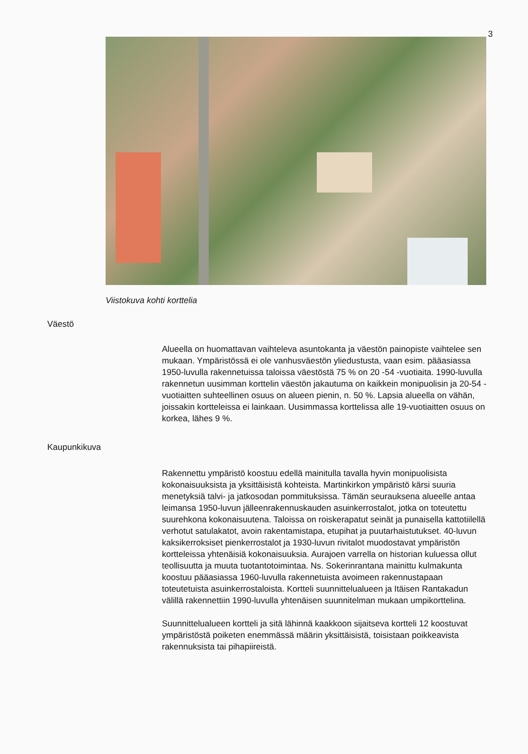3
Viistokuva kohti korttelia
Väestö
Alueella on huomattavan vaihteleva asuntokanta ja väestön painopiste vaihtelee sen mukaan. Ympäristössä ei ole vanhusväestön yliedustusta, vaan esim. pääasiassa 1950-luvulla rakennetuissa taloissa väestöstä 75 % on 20 -54 -vuotiaita. 1990-luvulla rakennetun uusimman korttelin väestön jakautuma on kaikkein monipuolisin ja 20-54 -vuotiaitten suhteellinen osuus on alueen pienin, n. 50 %. Lapsia alueella on vähän, joissakin kortteleissa ei lainkaan. Uusimmassa korttelissa alle 19-vuotiaitten osuus on korkea, lähes 9 %.
Kaupunkikuva
Rakennettu ympäristö koostuu edellä mainitulla tavalla hyvin monipuolisista kokonaisuuksista ja yksittäisistä kohteista. Martinkirkon ympäristö kärsi suuria menetyksiä talvi- ja jatkosodan pommituksissa. Tämän seurauksena alueelle antaa leimansa 1950-luvun jälleenrakennuskauden asuinkerrostalot, jotka on toteutettu suurehkona kokonaisuutena. Taloissa on roiskerapatut seinät ja punaisella kattotiilellä verhotut satulakatot, avoin rakentamistapa, etupihat ja puutarhaistutukset. 40-luvun kaksikerroksiset pienkerrostalot ja 1930-luvun rivitalot muodostavat ympäristön kortteleissa yhtenäisiä kokonaisuuksia. Aurajoen varrella on historian kuluessa ollut teollisuutta ja muuta tuotantotoimintaa. Ns. Sokerinrantana mainittu kulmakunta koostuu pääasiassa 1960-luvulla rakennetuista avoimeen rakennustapaan toteutetuista asuinkerrostaloista. Kortteli suunnittelualueen ja Itäisen Rantakadun välillä rakennettiin 1990-luvulla yhtenäisen suunnitelman mukaan umpikorttelina.
Suunnittelualueen kortteli ja sitä lähinnä kaakkoon sijaitseva kortteli 12 koostuvat ympäristöstä poiketen enemmässä määrin yksittäisistä, toisistaan poikkeavista rakennuksista tai pihapiireistä.